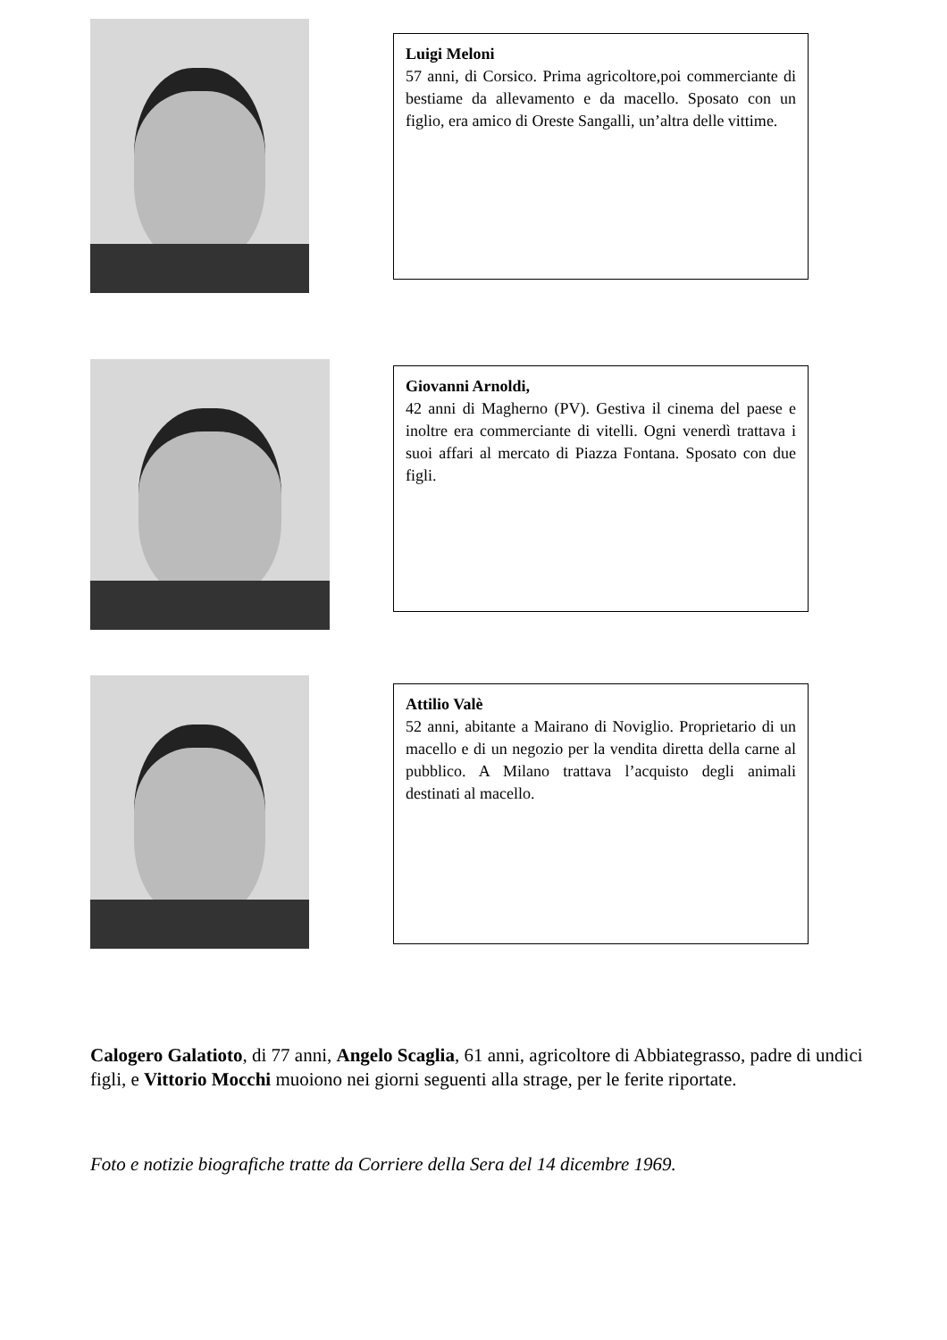Luigi Meloni
57 anni, di Corsico. Prima agricoltore,poi commerciante di bestiame da allevamento e da macello. Sposato con un figlio, era amico di Oreste Sangalli, un’altra delle vittime.
Giovanni Arnoldi,
42 anni di Magherno (PV). Gestiva il cinema del paese e inoltre era commerciante di vitelli. Ogni venerdì trattava i suoi affari al mercato di Piazza Fontana. Sposato con due figli.
Attilio Valè
52 anni, abitante a Mairano di Noviglio. Proprietario di un macello e di un negozio per la vendita diretta della carne al pubblico. A Milano trattava l’acquisto degli animali destinati al macello.
Calogero Galatioto, di 77 anni, Angelo Scaglia, 61 anni, agricoltore di Abbiategrasso, padre di undici figli, e Vittorio Mocchi muoiono nei giorni seguenti alla strage, per le ferite riportate.
Foto e notizie biografiche tratte da Corriere della Sera del 14 dicembre 1969.